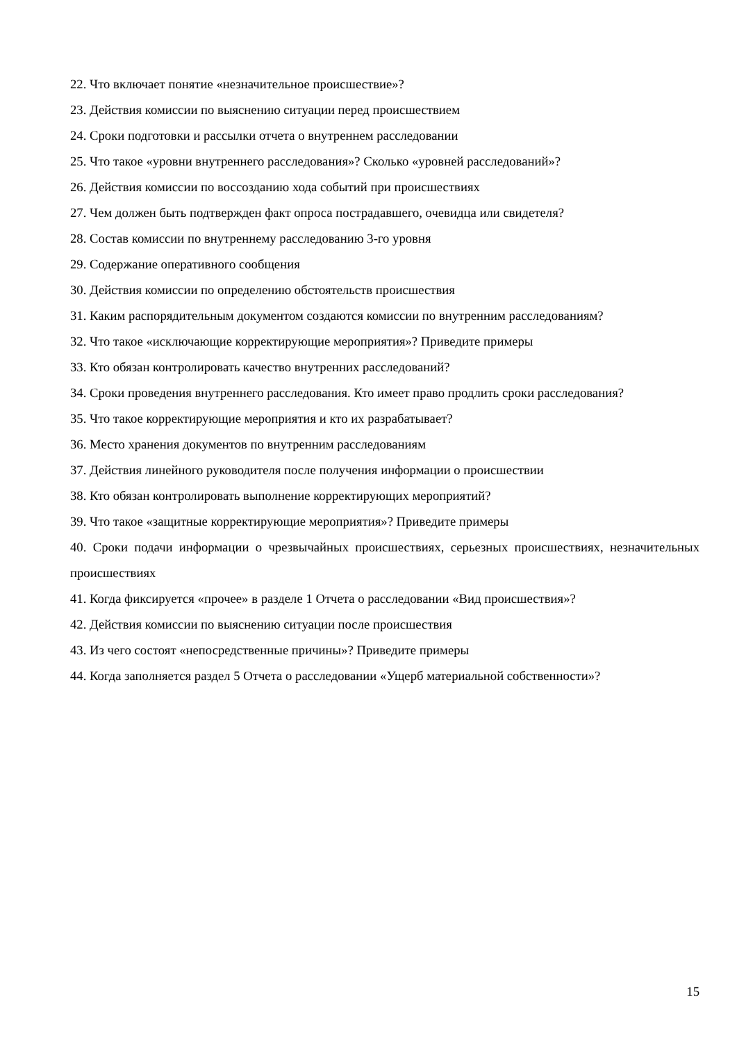22. Что включает понятие «незначительное происшествие»?
23. Действия комиссии по выяснению ситуации перед происшествием
24. Сроки подготовки и рассылки отчета о внутреннем расследовании
25. Что такое «уровни внутреннего расследования»? Сколько «уровней расследований»?
26. Действия комиссии по воссозданию хода событий при происшествиях
27. Чем должен быть подтвержден факт опроса пострадавшего, очевидца или свидетеля?
28. Состав комиссии по внутреннему расследованию 3-го уровня
29. Содержание оперативного сообщения
30. Действия комиссии по определению обстоятельств происшествия
31. Каким распорядительным документом создаются комиссии по внутренним расследованиям?
32. Что такое «исключающие корректирующие мероприятия»? Приведите примеры
33. Кто обязан контролировать качество внутренних расследований?
34. Сроки проведения внутреннего расследования. Кто имеет право продлить сроки расследования?
35. Что такое корректирующие мероприятия и кто их разрабатывает?
36. Место хранения документов по внутренним расследованиям
37. Действия линейного руководителя после получения информации о происшествии
38. Кто обязан контролировать выполнение корректирующих мероприятий?
39. Что такое «защитные корректирующие мероприятия»? Приведите примеры
40. Сроки подачи информации о чрезвычайных происшествиях, серьезных происшествиях, незначительных происшествиях
41. Когда фиксируется «прочее» в разделе 1 Отчета о расследовании «Вид происшествия»?
42. Действия комиссии по выяснению ситуации после происшествия
43. Из чего состоят «непосредственные причины»? Приведите примеры
44. Когда заполняется раздел 5 Отчета о расследовании «Ущерб материальной собственности»?
15